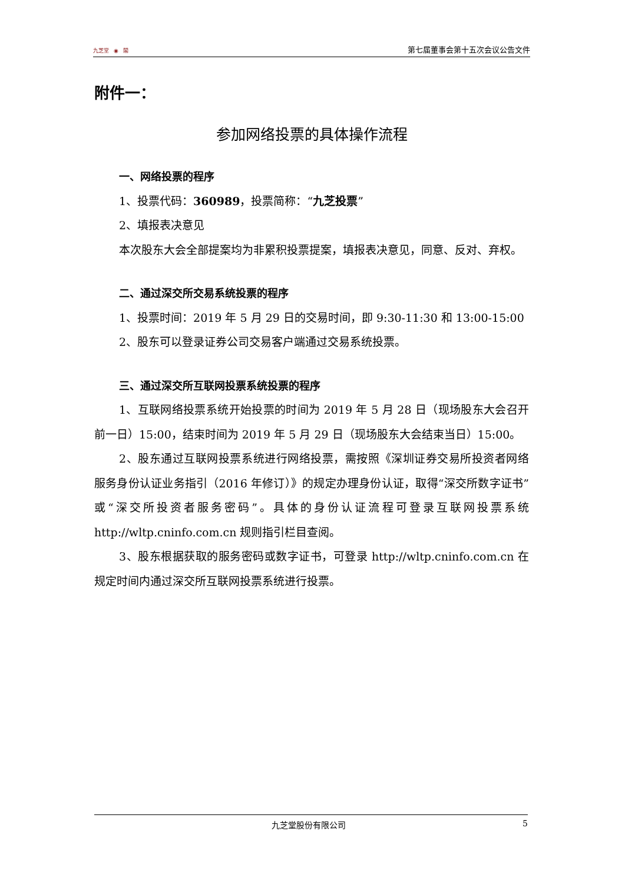九芝堂 ◉ 閣
第七届董事会第十五次会议公告文件
附件一：
参加网络投票的具体操作流程
一、网络投票的程序
1、投票代码：360989，投票简称：“九芝投票”
2、填报表决意见
本次股东大会全部提案均为非累积投票提案，填报表决意见，同意、反对、弃权。
二、通过深交所交易系统投票的程序
1、投票时间：2019 年 5 月 29 日的交易时间，即 9:30-11:30 和 13:00-15:00
2、股东可以登录证券公司交易客户端通过交易系统投票。
三、通过深交所互联网投票系统投票的程序
1、互联网络投票系统开始投票的时间为 2019 年 5 月 28 日（现场股东大会召开前一日）15:00，结束时间为 2019 年 5 月 29 日（现场股东大会结束当日）15:00。
2、股东通过互联网投票系统进行网络投票，需按照《深圳证券交易所投资者网络服务身份认证业务指引（2016 年修订）》的规定办理身份认证，取得“深交所数字证书”或“深交所投资者服务密码”。具体的身份认证流程可登录互联网投票系统 http://wltp.cninfo.com.cn 规则指引栏目查阅。
3、股东根据获取的服务密码或数字证书，可登录 http://wltp.cninfo.com.cn 在规定时间内通过深交所互联网投票系统进行投票。
九芝堂股份有限公司 5